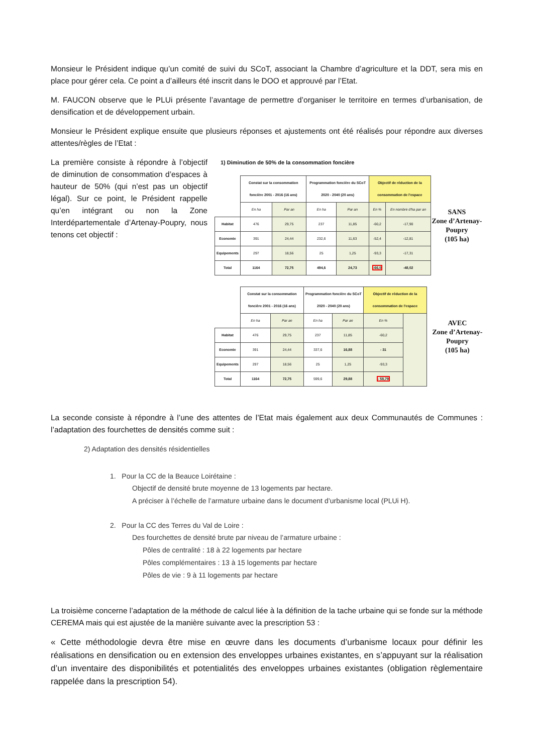Monsieur le Président indique qu’un comité de suivi du SCoT, associant la Chambre d’agriculture et la DDT, sera mis en place pour gérer cela. Ce point a d’ailleurs été inscrit dans le DOO et approuvé par l’Etat.
M. FAUCON observe que le PLUi présente l’avantage de permettre d’organiser le territoire en termes d’urbanisation, de densification et de développement urbain.
Monsieur le Président explique ensuite que plusieurs réponses et ajustements ont été réalisés pour répondre aux diverses attentes/règles de l’Etat :
La première consiste à répondre à l’objectif de diminution de consommation d’espaces à hauteur de 50% (qui n’est pas un objectif légal). Sur ce point, le Président rappelle qu’en intégrant ou non la Zone Interdépartementale d’Artenay-Poupry, nous tenons cet objectif :
1) Diminution de 50% de la consommation foncière
| | Constat sur la consommation foncière 2001 - 2016 (16 ans) | | Programmation foncière du SCoT 2020 - 2040 (20 ans) | | Objectif de réduction de la consommation de l'espace | |
| | En ha | Par an | En ha | Par an | En % | En nombre d'ha par an |
| Habitat | 476 | 29,75 | 237 | 11,85 | -60,2 | -17,90 |
| Economie | 391 | 24,44 | 232,6 | 11,63 | -52,4 | -12,81 |
| Equipements | 297 | 18,56 | 25 | 1,25 | -93,3 | -17,31 |
| Total | 1164 | 72,75 | 494,6 | 24,73 | -66,0 | -48,02 |
SANS
Zone d’Artenay-Poupry
(105 ha)
| | Constat sur la consommation foncière 2001 - 2016 (16 ans) | | Programmation foncière du SCoT 2020 - 2040 (20 ans) | | Objectif de réduction de la consommation de l'espace | |
| | En ha | Par an | En ha | Par an | En % | |
| Habitat | 476 | 29,75 | 237 | 11,85 | -60,2 | |
| Economie | 391 | 24,44 | 337,6 | 16,88 | - 31 | |
| Equipements | 297 | 18,56 | 25 | 1,25 | -93,3 | |
| Total | 1164 | 72,75 | 599,6 | 29,88 | - 58,79 | |
AVEC
Zone d’Artenay-Poupry
(105 ha)
La seconde consiste à répondre à l’une des attentes de l’Etat mais également aux deux Communautés de Communes : l’adaptation des fourchettes de densités comme suit :
2) Adaptation des densités résidentielles
1. Pour la CC de la Beauce Loirétaine :
Objectif de densité brute moyenne de 13 logements par hectare.
A préciser à l’échelle de l’armature urbaine dans le document d’urbanisme local (PLUi H).
2. Pour la CC des Terres du Val de Loire :
Des fourchettes de densité brute par niveau de l’armature urbaine :
Pôles de centralité : 18 à 22 logements par hectare
Pôles complémentaires : 13 à 15 logements par hectare
Pôles de vie : 9 à 11 logements par hectare
La troisième concerne l’adaptation de la méthode de calcul liée à la définition de la tache urbaine qui se fonde sur la méthode CEREMA mais qui est ajustée de la manière suivante avec la prescription 53 :
« Cette méthodologie devra être mise en œuvre dans les documents d’urbanisme locaux pour définir les réalisations en densification ou en extension des enveloppes urbaines existantes, en s’appuyant sur la réalisation d’un inventaire des disponibilités et potentialités des enveloppes urbaines existantes (obligation règlementaire rappelée dans la prescription 54).